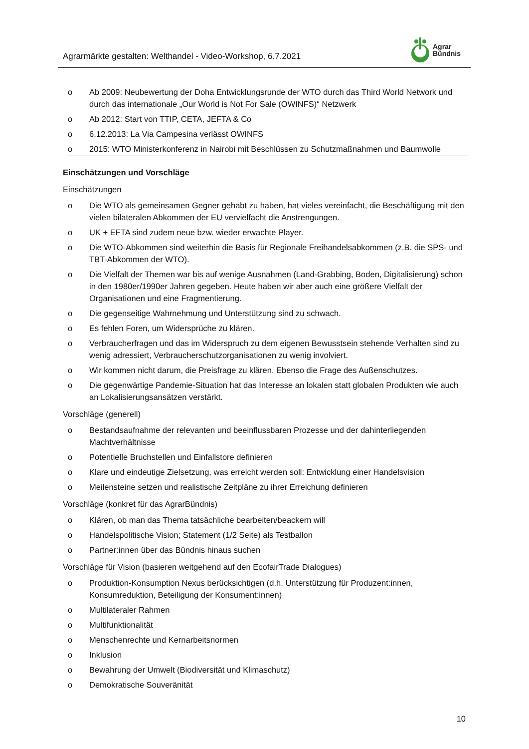Agrarmärkte gestalten: Welthandel - Video-Workshop, 6.7.2021
Agrar
Bündnis
o Ab 2009: Neubewertung der Doha Entwicklungsrunde der WTO durch das Third World Network und durch das internationale „Our World is Not For Sale (OWINFS)“ Netzwerk
o Ab 2012: Start von TTIP, CETA, JEFTA & Co
o 6.12.2013: La Via Campesina verlässt OWINFS
o 2015: WTO Ministerkonferenz in Nairobi mit Beschlüssen zu Schutzmaßnahmen und Baumwolle
Einschätzungen und Vorschläge
Einschätzungen
o Die WTO als gemeinsamen Gegner gehabt zu haben, hat vieles vereinfacht, die Beschäftigung mit den vielen bilateralen Abkommen der EU vervielfacht die Anstrengungen.
o UK + EFTA sind zudem neue bzw. wieder erwachte Player.
o Die WTO-Abkommen sind weiterhin die Basis für Regionale Freihandelsabkommen (z.B. die SPS- und TBT-Abkommen der WTO).
o Die Vielfalt der Themen war bis auf wenige Ausnahmen (Land-Grabbing, Boden, Digitalisierung) schon in den 1980er/1990er Jahren gegeben. Heute haben wir aber auch eine größere Vielfalt der Organisationen und eine Fragmentierung.
o Die gegenseitige Wahrnehmung und Unterstützung sind zu schwach.
o Es fehlen Foren, um Widersprüche zu klären.
o Verbraucherfragen und das im Widerspruch zu dem eigenen Bewusstsein stehende Verhalten sind zu wenig adressiert, Verbraucherschutzorganisationen zu wenig involviert.
o Wir kommen nicht darum, die Preisfrage zu klären. Ebenso die Frage des Außenschutzes.
o Die gegenwärtige Pandemie-Situation hat das Interesse an lokalen statt globalen Produkten wie auch an Lokalisierungsansätzen verstärkt.
Vorschläge (generell)
o Bestandsaufnahme der relevanten und beeinflussbaren Prozesse und der dahinterliegenden Machtverhältnisse
o Potentielle Bruchstellen und Einfallstore definieren
o Klare und eindeutige Zielsetzung, was erreicht werden soll: Entwicklung einer Handelsvision
o Meilensteine setzen und realistische Zeitpläne zu ihrer Erreichung definieren
Vorschläge (konkret für das AgrarBündnis)
o Klären, ob man das Thema tatsächliche bearbeiten/beackern will
o Handelspolitische Vision; Statement (1/2 Seite) als Testballon
o Partner:innen über das Bündnis hinaus suchen
Vorschläge für Vision (basieren weitgehend auf den EcofairTrade Dialogues)
o Produktion-Konsumption Nexus berücksichtigen (d.h. Unterstützung für Produzent:innen, Konsumreduktion, Beteiligung der Konsument:innen)
o Multilateraler Rahmen
o Multifunktionalität
o Menschenrechte und Kernarbeitsnormen
o Inklusion
o Bewahrung der Umwelt (Biodiversität und Klimaschutz)
o Demokratische Souveränität
10